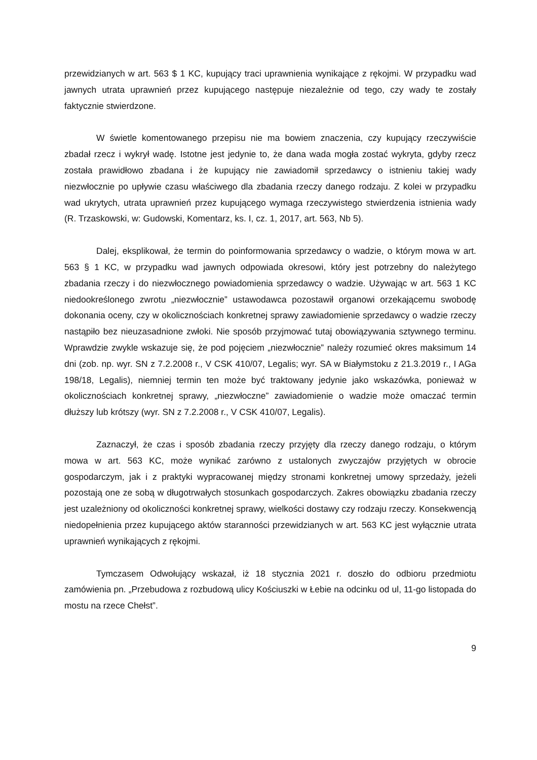przewidzianych w art. 563 $ 1 KC, kupujący traci uprawnienia wynikające z rękojmi. W przypadku wad jawnych utrata uprawnień przez kupującego następuje niezależnie od tego, czy wady te zostały faktycznie stwierdzone.
W świetle komentowanego przepisu nie ma bowiem znaczenia, czy kupujący rzeczywiście zbadał rzecz i wykrył wadę. Istotne jest jedynie to, że dana wada mogła zostać wykryta, gdyby rzecz została prawidłowo zbadana i że kupujący nie zawiadomił sprzedawcy o istnieniu takiej wady niezwłocznie po upływie czasu właściwego dla zbadania rzeczy danego rodzaju. Z kolei w przypadku wad ukrytych, utrata uprawnień przez kupującego wymaga rzeczywistego stwierdzenia istnienia wady (R. Trzaskowski, w: Gudowski, Komentarz, ks. I, cz. 1, 2017, art. 563, Nb 5).
Dalej, eksplikował, że termin do poinformowania sprzedawcy o wadzie, o którym mowa w art. 563 § 1 KC, w przypadku wad jawnych odpowiada okresowi, który jest potrzebny do należytego zbadania rzeczy i do niezwłocznego powiadomienia sprzedawcy o wadzie. Używając w art. 563 1 KC niedookreślonego zwrotu „niezwłocznie” ustawodawca pozostawił organowi orzekającemu swobodę dokonania oceny, czy w okolicznościach konkretnej sprawy zawiadomienie sprzedawcy o wadzie rzeczy nastąpiło bez nieuzasadnione zwłoki. Nie sposób przyjmować tutaj obowiązywania sztywnego terminu. Wprawdzie zwykle wskazuje się, że pod pojęciem „niezwłocznie” należy rozumieć okres maksimum 14 dni (zob. np. wyr. SN z 7.2.2008 r., V CSK 410/07, Legalis; wyr. SA w Białymstoku z 21.3.2019 r., I AGa 198/18, Legalis), niemniej termin ten może być traktowany jedynie jako wskazówka, ponieważ w okolicznościach konkretnej sprawy, „niezwłoczne” zawiadomienie o wadzie może omaczać termin dłuższy lub krótszy (wyr. SN z 7.2.2008 r., V CSK 410/07, Legalis).
Zaznaczył, że czas i sposób zbadania rzeczy przyjęty dla rzeczy danego rodzaju, o którym mowa w art. 563 KC, może wynikać zarówno z ustalonych zwyczajów przyjętych w obrocie gospodarczym, jak i z praktyki wypracowanej między stronami konkretnej umowy sprzedaży, jeżeli pozostają one ze sobą w długotrwałych stosunkach gospodarczych. Zakres obowiązku zbadania rzeczy jest uzależniony od okoliczności konkretnej sprawy, wielkości dostawy czy rodzaju rzeczy. Konsekwencją niedopełnienia przez kupującego aktów staranności przewidzianych w art. 563 KC jest wyłącznie utrata uprawnień wynikających z rękojmi.
Tymczasem Odwołujący wskazał, iż 18 stycznia 2021 r. doszło do odbioru przedmiotu zamówienia pn. „Przebudowa z rozbudową ulicy Kościuszki w Łebie na odcinku od ul, 11-go listopada do mostu na rzece Chełst”.
9